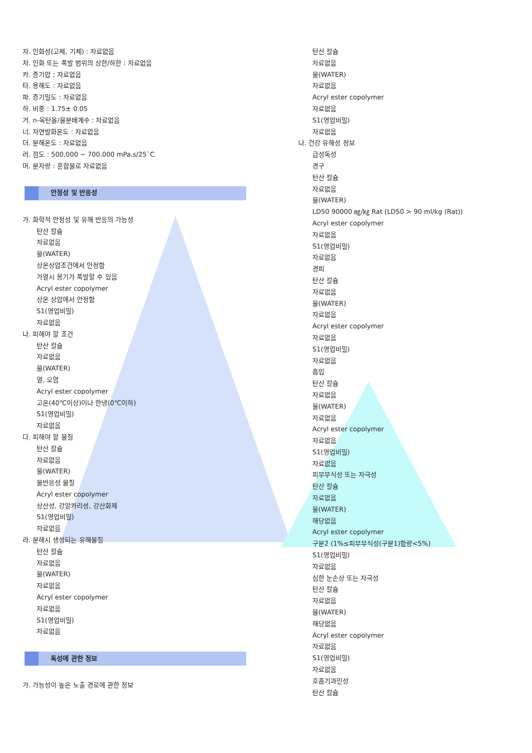자. 인화성(고체, 기체) : 자료없음
차. 인화 또는 폭발 범위의 상한/하한 : 자료없음
카. 증기압 ; 자료없음
타. 용해도 : 자료없음
파. 증기밀도 : 자료없음
하. 비중 : 1.75± 0.05
거. n-옥탄올/물분배계수 : 자료없음
너. 자연발화온도 : 자료없음
더. 분해온도 : 자료없음
러. 점도 : 500,000 ~ 700,000 mPa.s/25`C
머. 분자량 : 혼합물로 자료없음
안정성 및 반응성
가. 화학적 안정성 및 유해 반응의 가능성
탄산 칼슘
자료없음
물(WATER)
상온상압조건에서 안정함
가열시 용기가 폭발할 수 있음
Acryl ester copolymer
상온 상압에서 안정함
S1(영업비밀)
자료없음
나. 피해야 할 조건
탄산 칼슘
자료없음
물(WATER)
열, 오염
Acryl ester copolymer
고온(40℃이상)이나 한냉(0℃이하)
S1(영업비밀)
자료없음
다. 피해야 할 물질
탄산 칼슘
자료없음
물(WATER)
물반응성 물질
Acryl ester copolymer
상산성, 강알카리성, 강산화제
S1(영업비밀)
자료없음
라. 분해시 생성되는 유해물질
탄산 칼슘
자료없음
물(WATER)
자료없음
Acryl ester copolymer
자료없음
S1(영업비밀)
자료없음
독성에 관한 정보
가. 가능성이 높은 노출 경로에 관한 정보
탄산 칼슘
자료없음
물(WATER)
자료없음
Acryl ester copolymer
자료없음
S1(영업비밀)
자료없음
나. 건강 유해성 정보
급성독성
경구
탄산 칼슘
자료없음
물(WATER)
LD50 90000 ㎎/㎏ Rat (LD50 > 90 ml/kg (Rat))
Acryl ester copolymer
자료없음
S1(영업비밀)
자료없음
경피
탄산 칼슘
자료없음
물(WATER)
자료없음
Acryl ester copolymer
자료없음
S1(영업비밀)
자료없음
흡입
탄산 칼슘
자료없음
물(WATER)
자료없음
Acryl ester copolymer
자료없음
S1(영업비밀)
자료없음
피부부식성 또는 자극성
탄산 칼슘
자료없음
물(WATER)
해당없음
Acryl ester copolymer
구분2 (1%≤피부부식성(구분1)함량<5%)
S1(영업비밀)
자료없음
심한 눈손상 또는 자극성
탄산 칼슘
자료없음
물(WATER)
해당없음
Acryl ester copolymer
자료없음
S1(영업비밀)
자료없음
호흡기과민성
탄산 칼슘